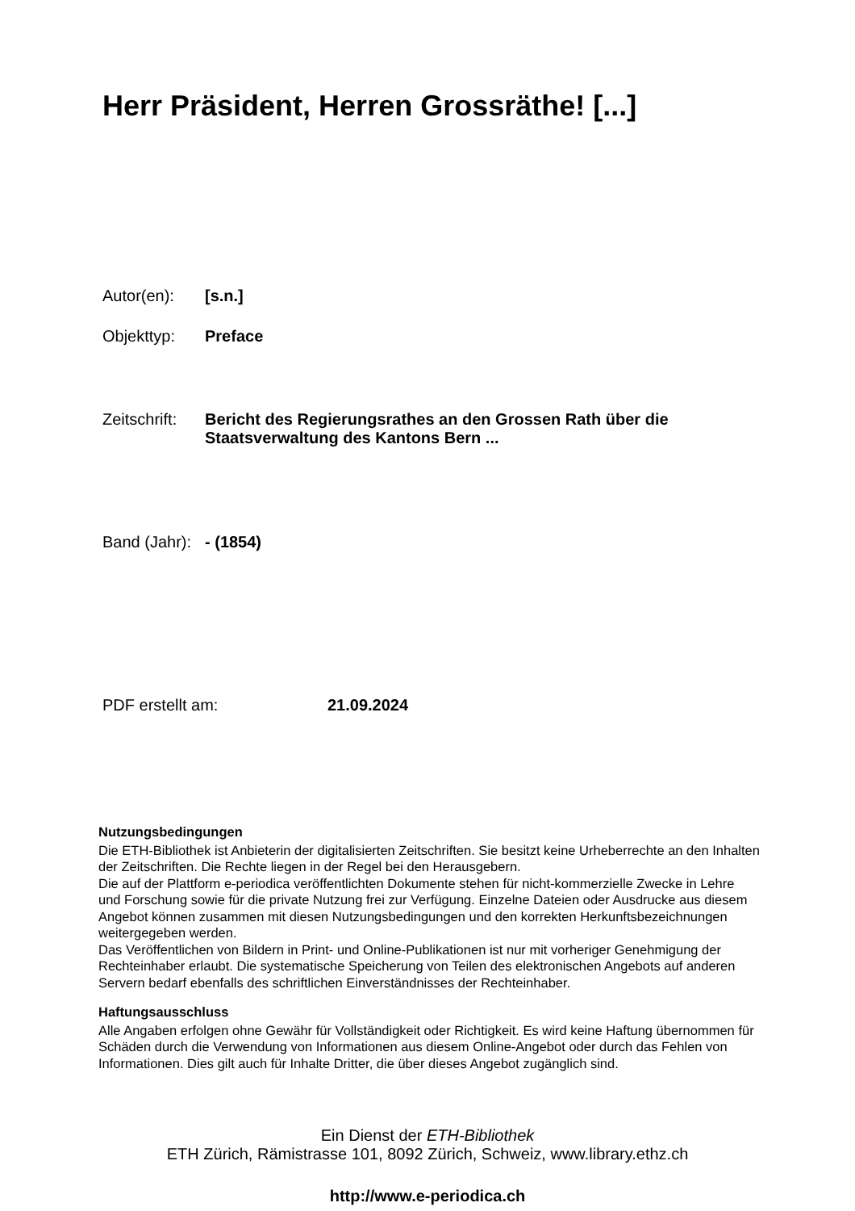Herr Präsident, Herren Grossräthe! [...]
Autor(en): [s.n.]
Objekttyp: Preface
Zeitschrift: Bericht des Regierungsrathes an den Grossen Rath über die
Staatsverwaltung des Kantons Bern ...
Band (Jahr): - (1854)
PDF erstellt am: 21.09.2024
Nutzungsbedingungen
Die ETH-Bibliothek ist Anbieterin der digitalisierten Zeitschriften. Sie besitzt keine Urheberrechte an den Inhalten der Zeitschriften. Die Rechte liegen in der Regel bei den Herausgebern.
Die auf der Plattform e-periodica veröffentlichten Dokumente stehen für nicht-kommerzielle Zwecke in Lehre und Forschung sowie für die private Nutzung frei zur Verfügung. Einzelne Dateien oder Ausdrucke aus diesem Angebot können zusammen mit diesen Nutzungsbedingungen und den korrekten Herkunftsbezeichnungen weitergegeben werden.
Das Veröffentlichen von Bildern in Print- und Online-Publikationen ist nur mit vorheriger Genehmigung der Rechteinhaber erlaubt. Die systematische Speicherung von Teilen des elektronischen Angebots auf anderen Servern bedarf ebenfalls des schriftlichen Einverständnisses der Rechteinhaber.
Haftungsausschluss
Alle Angaben erfolgen ohne Gewähr für Vollständigkeit oder Richtigkeit. Es wird keine Haftung übernommen für Schäden durch die Verwendung von Informationen aus diesem Online-Angebot oder durch das Fehlen von Informationen. Dies gilt auch für Inhalte Dritter, die über dieses Angebot zugänglich sind.
Ein Dienst der ETH-Bibliothek
ETH Zürich, Rämistrasse 101, 8092 Zürich, Schweiz, www.library.ethz.ch
http://www.e-periodica.ch